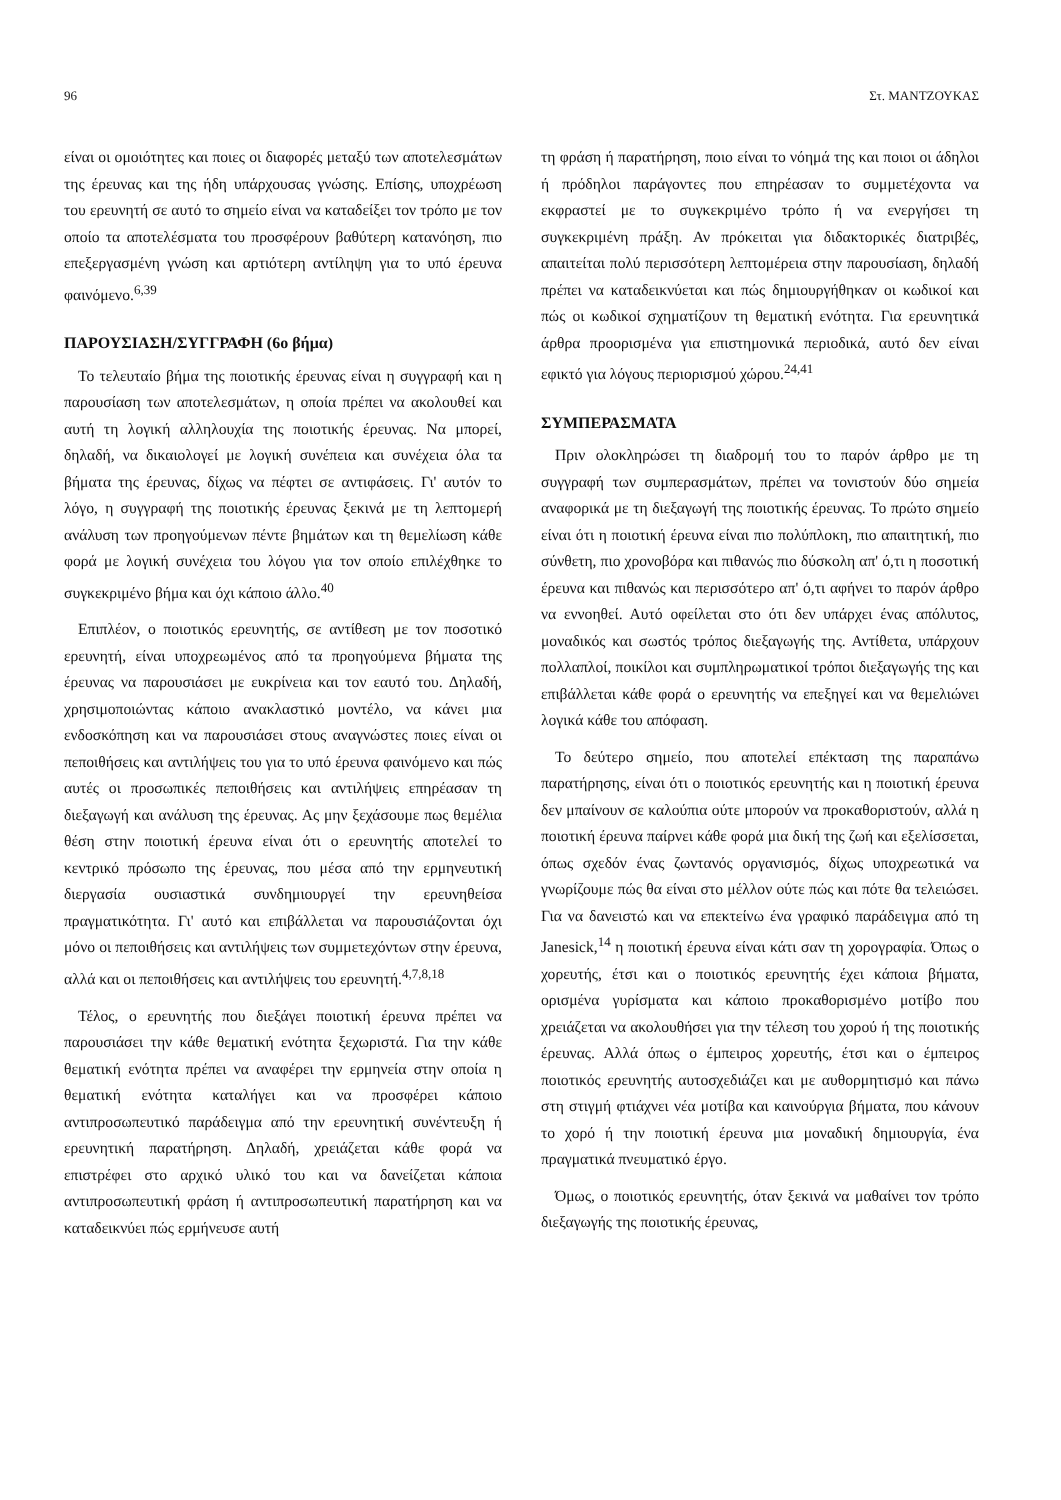96 Στ. ΜΑΝΤΖΟΥΚΑΣ
είναι οι ομοιότητες και ποιες οι διαφορές μεταξύ των αποτελεσμάτων της έρευνας και της ήδη υπάρχουσας γνώσης. Επίσης, υποχρέωση του ερευνητή σε αυτό το σημείο είναι να καταδείξει τον τρόπο με τον οποίο τα αποτελέσματα του προσφέρουν βαθύτερη κατανόηση, πιο επεξεργασμένη γνώση και αρτιότερη αντίληψη για το υπό έρευνα φαινόμενο.<sup>6,39</sup>
ΠΑΡΟΥΣΙΑΣΗ/ΣΥΓΓΡΑΦΗ (6ο βήμα)
Το τελευταίο βήμα της ποιοτικής έρευνας είναι η συγγραφή και η παρουσίαση των αποτελεσμάτων, η οποία πρέπει να ακολουθεί και αυτή τη λογική αλληλουχία της ποιοτικής έρευνας. Να μπορεί, δηλαδή, να δικαιολογεί με λογική συνέπεια και συνέχεια όλα τα βήματα της έρευνας, δίχως να πέφτει σε αντιφάσεις. Γι' αυτόν το λόγο, η συγγραφή της ποιοτικής έρευνας ξεκινά με τη λεπτομερή ανάλυση των προηγούμενων πέντε βημάτων και τη θεμελίωση κάθε φορά με λογική συνέχεια του λόγου για τον οποίο επιλέχθηκε το συγκεκριμένο βήμα και όχι κάποιο άλλο.<sup>40</sup>
Επιπλέον, ο ποιοτικός ερευνητής, σε αντίθεση με τον ποσοτικό ερευνητή, είναι υποχρεωμένος από τα προηγούμενα βήματα της έρευνας να παρουσιάσει με ευκρίνεια και τον εαυτό του. Δηλαδή, χρησιμοποιώντας κάποιο ανακλαστικό μοντέλο, να κάνει μια ενδοσκόπηση και να παρουσιάσει στους αναγνώστες ποιες είναι οι πεποιθήσεις και αντιλήψεις του για το υπό έρευνα φαινόμενο και πώς αυτές οι προσωπικές πεποιθήσεις και αντιλήψεις επηρέασαν τη διεξαγωγή και ανάλυση της έρευνας. Ας μην ξεχάσουμε πως θεμέλια θέση στην ποιοτική έρευνα είναι ότι ο ερευνητής αποτελεί το κεντρικό πρόσωπο της έρευνας, που μέσα από την ερμηνευτική διεργασία ουσιαστικά συνδημιουργεί την ερευνηθείσα πραγματικότητα. Γι' αυτό και επιβάλλεται να παρουσιάζονται όχι μόνο οι πεποιθήσεις και αντιλήψεις των συμμετεχόντων στην έρευνα, αλλά και οι πεποιθήσεις και αντιλήψεις του ερευνητή.<sup>4,7,8,18</sup>
Τέλος, ο ερευνητής που διεξάγει ποιοτική έρευνα πρέπει να παρουσιάσει την κάθε θεματική ενότητα ξεχωριστά. Για την κάθε θεματική ενότητα πρέπει να αναφέρει την ερμηνεία στην οποία η θεματική ενότητα καταλήγει και να προσφέρει κάποιο αντιπροσωπευτικό παράδειγμα από την ερευνητική συνέντευξη ή ερευνητική παρατήρηση. Δηλαδή, χρειάζεται κάθε φορά να επιστρέφει στο αρχικό υλικό του και να δανείζεται κάποια αντιπροσωπευτική φράση ή αντιπροσωπευτική παρατήρηση και να καταδεικνύει πώς ερμήνευσε αυτή
τη φράση ή παρατήρηση, ποιο είναι το νόημά της και ποιοι οι άδηλοι ή πρόδηλοι παράγοντες που επηρέασαν το συμμετέχοντα να εκφραστεί με το συγκεκριμένο τρόπο ή να ενεργήσει τη συγκεκριμένη πράξη. Αν πρόκειται για διδακτορικές διατριβές, απαιτείται πολύ περισσότερη λεπτομέρεια στην παρουσίαση, δηλαδή πρέπει να καταδεικνύεται και πώς δημιουργήθηκαν οι κωδικοί και πώς οι κωδικοί σχηματίζουν τη θεματική ενότητα. Για ερευνητικά άρθρα προορισμένα για επιστημονικά περιοδικά, αυτό δεν είναι εφικτό για λόγους περιορισμού χώρου.<sup>24,41</sup>
ΣΥΜΠΕΡΑΣΜΑΤΑ
Πριν ολοκληρώσει τη διαδρομή του το παρόν άρθρο με τη συγγραφή των συμπερασμάτων, πρέπει να τονιστούν δύο σημεία αναφορικά με τη διεξαγωγή της ποιοτικής έρευνας. Το πρώτο σημείο είναι ότι η ποιοτική έρευνα είναι πιο πολύπλοκη, πιο απαιτητική, πιο σύνθετη, πιο χρονοβόρα και πιθανώς πιο δύσκολη απ' ό,τι η ποσοτική έρευνα και πιθανώς και περισσότερο απ' ό,τι αφήνει το παρόν άρθρο να εννοηθεί. Αυτό οφείλεται στο ότι δεν υπάρχει ένας απόλυτος, μοναδικός και σωστός τρόπος διεξαγωγής της. Αντίθετα, υπάρχουν πολλαπλοί, ποικίλοι και συμπληρωματικοί τρόποι διεξαγωγής της και επιβάλλεται κάθε φορά ο ερευνητής να επεξηγεί και να θεμελιώνει λογικά κάθε του απόφαση.
Το δεύτερο σημείο, που αποτελεί επέκταση της παραπάνω παρατήρησης, είναι ότι ο ποιοτικός ερευνητής και η ποιοτική έρευνα δεν μπαίνουν σε καλούπια ούτε μπορούν να προκαθοριστούν, αλλά η ποιοτική έρευνα παίρνει κάθε φορά μια δική της ζωή και εξελίσσεται, όπως σχεδόν ένας ζωντανός οργανισμός, δίχως υποχρεωτικά να γνωρίζουμε πώς θα είναι στο μέλλον ούτε πώς και πότε θα τελειώσει. Για να δανειστώ και να επεκτείνω ένα γραφικό παράδειγμα από τη Janesick,<sup>14</sup> η ποιοτική έρευνα είναι κάτι σαν τη χορογραφία. Όπως ο χορευτής, έτσι και ο ποιοτικός ερευνητής έχει κάποια βήματα, ορισμένα γυρίσματα και κάποιο προκαθορισμένο μοτίβο που χρειάζεται να ακολουθήσει για την τέλεση του χορού ή της ποιοτικής έρευνας. Αλλά όπως ο έμπειρος χορευτής, έτσι και ο έμπειρος ποιοτικός ερευνητής αυτοσχεδιάζει και με αυθορμητισμό και πάνω στη στιγμή φτιάχνει νέα μοτίβα και καινούργια βήματα, που κάνουν το χορό ή την ποιοτική έρευνα μια μοναδική δημιουργία, ένα πραγματικά πνευματικό έργο.
Όμως, ο ποιοτικός ερευνητής, όταν ξεκινά να μαθαίνει τον τρόπο διεξαγωγής της ποιοτικής έρευνας,